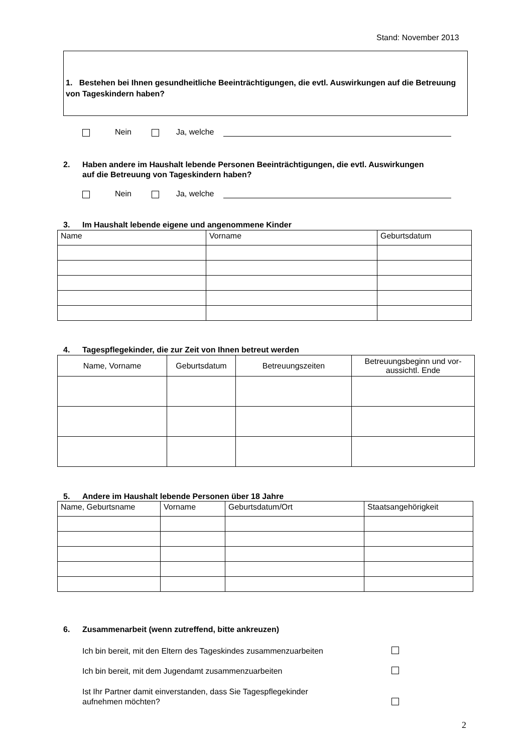Stand: November 2013
1. Bestehen bei Ihnen gesundheitliche Beeinträchtigungen, die evtl. Auswirkungen auf die Betreuung von Tageskindern haben?
Nein Ja, welche
2. Haben andere im Haushalt lebende Personen Beeinträchtigungen, die evtl. Auswirkungen
auf die Betreuung von Tageskindern haben?
Nein Ja, welche
3. Im Haushalt lebende eigene und angenommene Kinder
| Name | Vorname | Geburtsdatum |
4. Tagespflegekinder, die zur Zeit von Ihnen betreut werden
| Name, Vorname | Geburtsdatum | Betreuungszeiten | Betreuungsbeginn und vor- aussichtl. Ende |
5. Andere im Haushalt lebende Personen über 18 Jahre
| Name, Geburtsname | Vorname | Geburtsdatum/Ort | Staatsangehörigkeit |
6. Zusammenarbeit (wenn zutreffend, bitte ankreuzen)
Ich bin bereit, mit den Eltern des Tageskindes zusammenzuarbeiten
Ich bin bereit, mit dem Jugendamt zusammenzuarbeiten
Ist Ihr Partner damit einverstanden, dass Sie Tagespflegekinder
aufnehmen möchten?
2